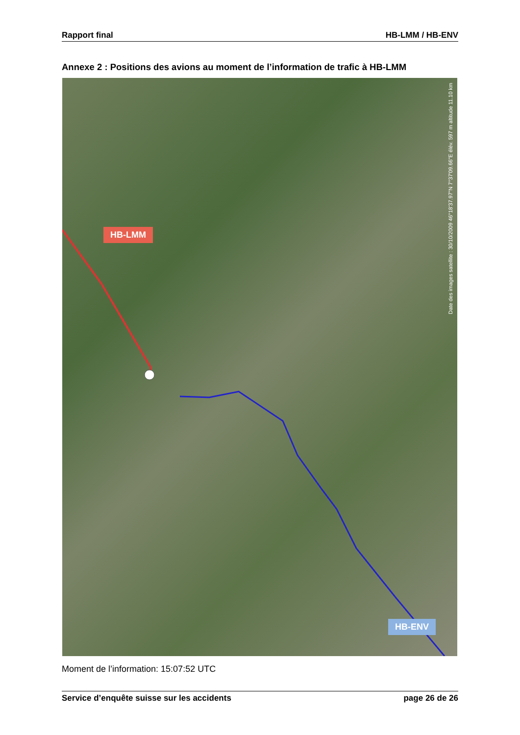Rapport final HB-LMM / HB-ENV
Annexe 2 : Positions des avions au moment de l’information de trafic à HB-LMM
HB-LMM
HB-ENV
Date des images satellite : 30/10/2009 46°18'37.97"N 7°37'09.66"E élév. 597 m altitude 11.10 km
Moment de l’information: 15:07:52 UTC
Service d’enquête suisse sur les accidents page 26 de 26